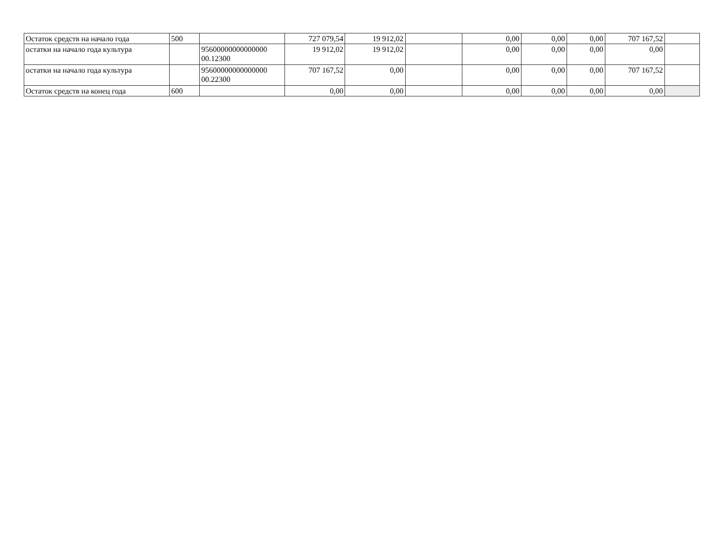| Остаток средств на начало года | 500 | | 727 079,54 | 19 912,02 | | 0,00 | 0,00 | 0,00 | 707 167,52 | |
| остатки на начало года культура | | 95600000000000000 00.12300 | 19 912,02 | 19 912,02 | | 0,00 | 0,00 | 0,00 | 0,00 | |
| остатки на начало года культура | | 95600000000000000 00.22300 | 707 167,52 | 0,00 | | 0,00 | 0,00 | 0,00 | 707 167,52 | |
| Остаток средств на конец года | 600 | | 0,00 | 0,00 | | 0,00 | 0,00 | 0,00 | 0,00 | |